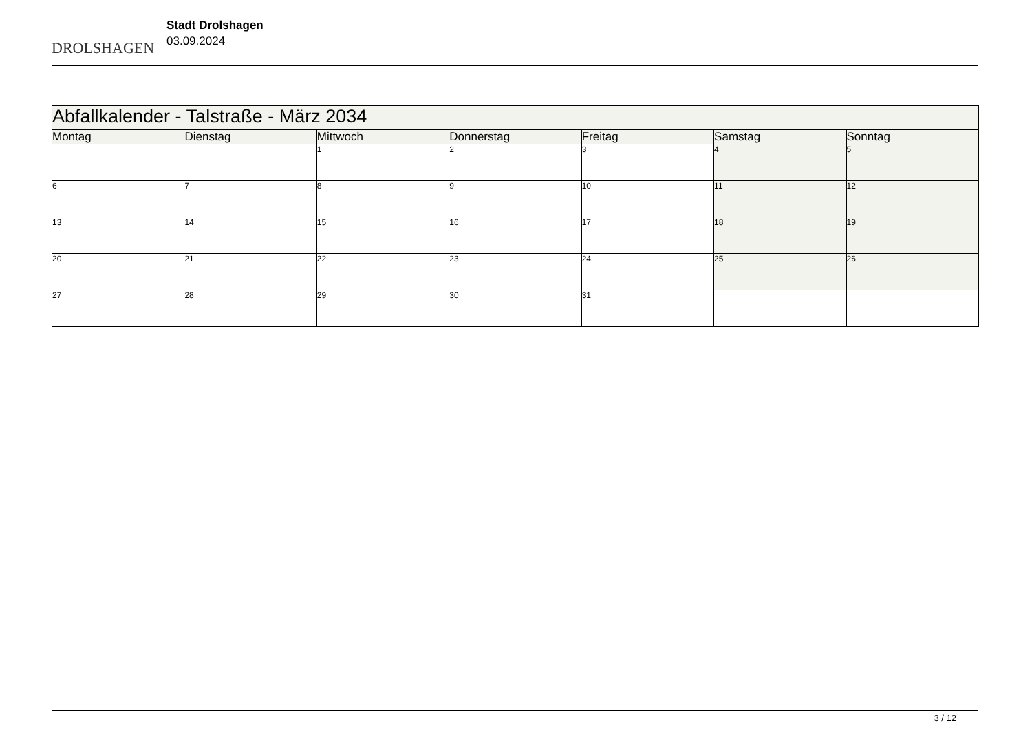DROLSHAGEN
Stadt Drolshagen
03.09.2024
| Abfallkalender - Talstraße - März 2034 | | | | | | |
| --- | --- | --- | --- | --- | --- | --- |
| Montag | Dienstag | Mittwoch | Donnerstag | Freitag | Samstag | Sonntag |
| | | 1 | 2 | 3 | 4 | 5 |
| 6 | 7 | 8 | 9 | 10 | 11 | 12 |
| 13 | 14 | 15 | 16 | 17 | 18 | 19 |
| 20 | 21 | 22 | 23 | 24 | 25 | 26 |
| 27 | 28 | 29 | 30 | 31 | | |
3 / 12